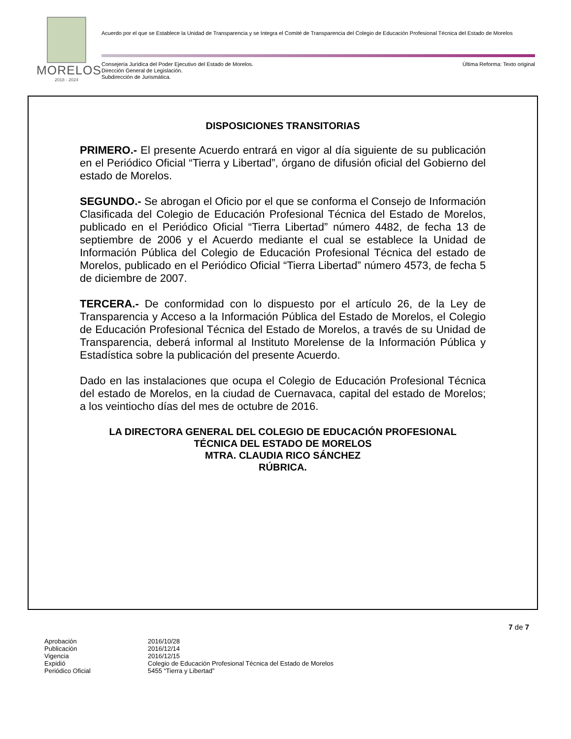MORELOS
2018 - 2024
Acuerdo por el que se Establece la Unidad de Transparencia y se Integra el Comité de Transparencia del Colegio de Educación Profesional Técnica del Estado de Morelos
Consejería Jurídica del Poder Ejecutivo del Estado de Morelos.
Dirección General de Legislación.
Subdirección de Jurismática.
Última Reforma: Texto original
DISPOSICIONES TRANSITORIAS
PRIMERO.- El presente Acuerdo entrará en vigor al día siguiente de su publicación en el Periódico Oficial “Tierra y Libertad”, órgano de difusión oficial del Gobierno del estado de Morelos.
SEGUNDO.- Se abrogan el Oficio por el que se conforma el Consejo de Información Clasificada del Colegio de Educación Profesional Técnica del Estado de Morelos, publicado en el Periódico Oficial “Tierra Libertad” número 4482, de fecha 13 de septiembre de 2006 y el Acuerdo mediante el cual se establece la Unidad de Información Pública del Colegio de Educación Profesional Técnica del estado de Morelos, publicado en el Periódico Oficial “Tierra Libertad” número 4573, de fecha 5 de diciembre de 2007.
TERCERA.- De conformidad con lo dispuesto por el artículo 26, de la Ley de Transparencia y Acceso a la Información Pública del Estado de Morelos, el Colegio de Educación Profesional Técnica del Estado de Morelos, a través de su Unidad de Transparencia, deberá informal al Instituto Morelense de la Información Pública y Estadística sobre la publicación del presente Acuerdo.
Dado en las instalaciones que ocupa el Colegio de Educación Profesional Técnica del estado de Morelos, en la ciudad de Cuernavaca, capital del estado de Morelos; a los veintiocho días del mes de octubre de 2016.
LA DIRECTORA GENERAL DEL COLEGIO DE EDUCACIÓN PROFESIONAL
TÉCNICA DEL ESTADO DE MORELOS
MTRA. CLAUDIA RICO SÁNCHEZ
RÚBRICA.
7 de 7
| Aprobación | 2016/10/28 |
| Publicación | 2016/12/14 |
| Vigencia | 2016/12/15 |
| Expidió | Colegio de Educación Profesional Técnica del Estado de Morelos |
| Periódico Oficial | 5455 “Tierra y Libertad” |